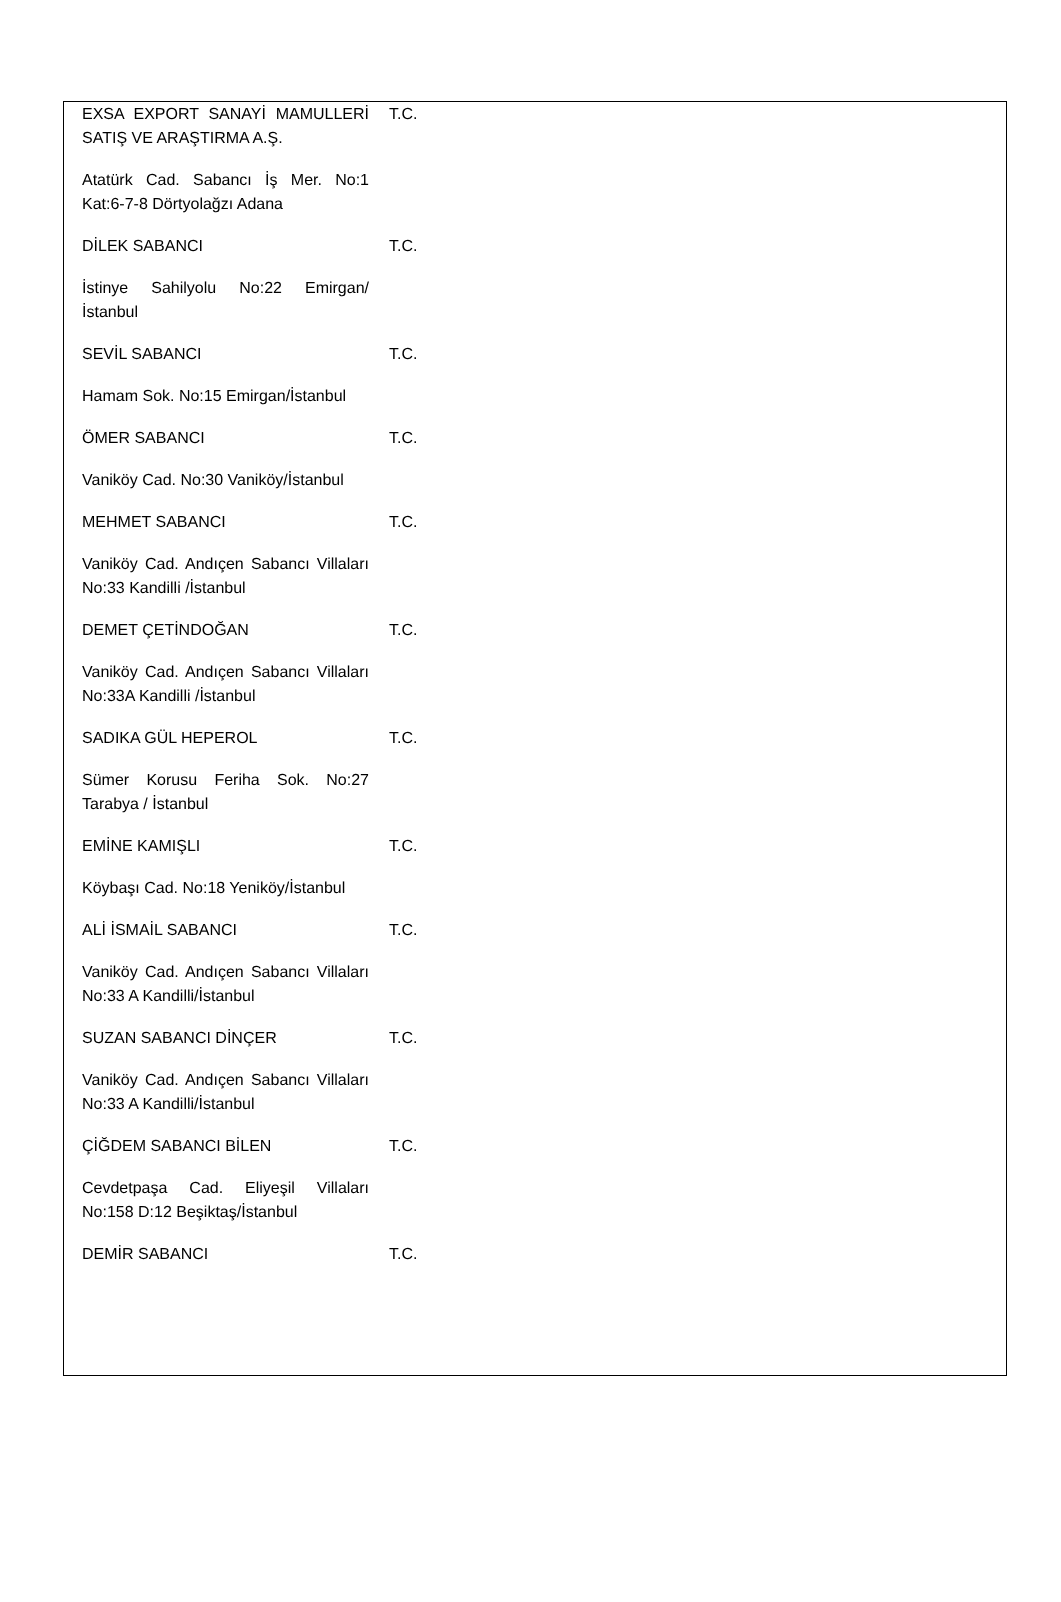| EXSA EXPORT SANAYİ MAMULLERİ SATIŞ VE ARAŞTIRMA A.Ş. | T.C. |
| Atatürk Cad. Sabancı İş Mer. No:1 Kat:6-7-8 Dörtyolağzı Adana | |
| DİLEK SABANCI | T.C. |
| İstinye Sahilyolu No:22 Emirgan/ İstanbul | |
| SEVİL SABANCI | T.C. |
| Hamam Sok. No:15 Emirgan/İstanbul | |
| ÖMER SABANCI | T.C. |
| Vaniköy Cad. No:30 Vaniköy/İstanbul | |
| MEHMET SABANCI | T.C. |
| Vaniköy Cad. Andıçen Sabancı Villaları No:33 Kandilli /İstanbul | |
| DEMET ÇETİNDOĞAN | T.C. |
| Vaniköy Cad. Andıçen Sabancı Villaları No:33A Kandilli /İstanbul | |
| SADIKA GÜL HEPEROL | T.C. |
| Sümer Korusu Feriha Sok. No:27 Tarabya / İstanbul | |
| EMİNE KAMIŞLI | T.C. |
| Köybaşı Cad. No:18 Yeniköy/İstanbul | |
| ALİ İSMAİL SABANCI | T.C. |
| Vaniköy Cad. Andıçen Sabancı Villaları No:33 A Kandilli/İstanbul | |
| SUZAN SABANCI DİNÇER | T.C. |
| Vaniköy Cad. Andıçen Sabancı Villaları No:33 A Kandilli/İstanbul | |
| ÇİĞDEM SABANCI BİLEN | T.C. |
| Cevdetpaşa Cad. Eliyeşil Villaları No:158 D:12 Beşiktaş/İstanbul | |
| DEMİR SABANCI | T.C. |